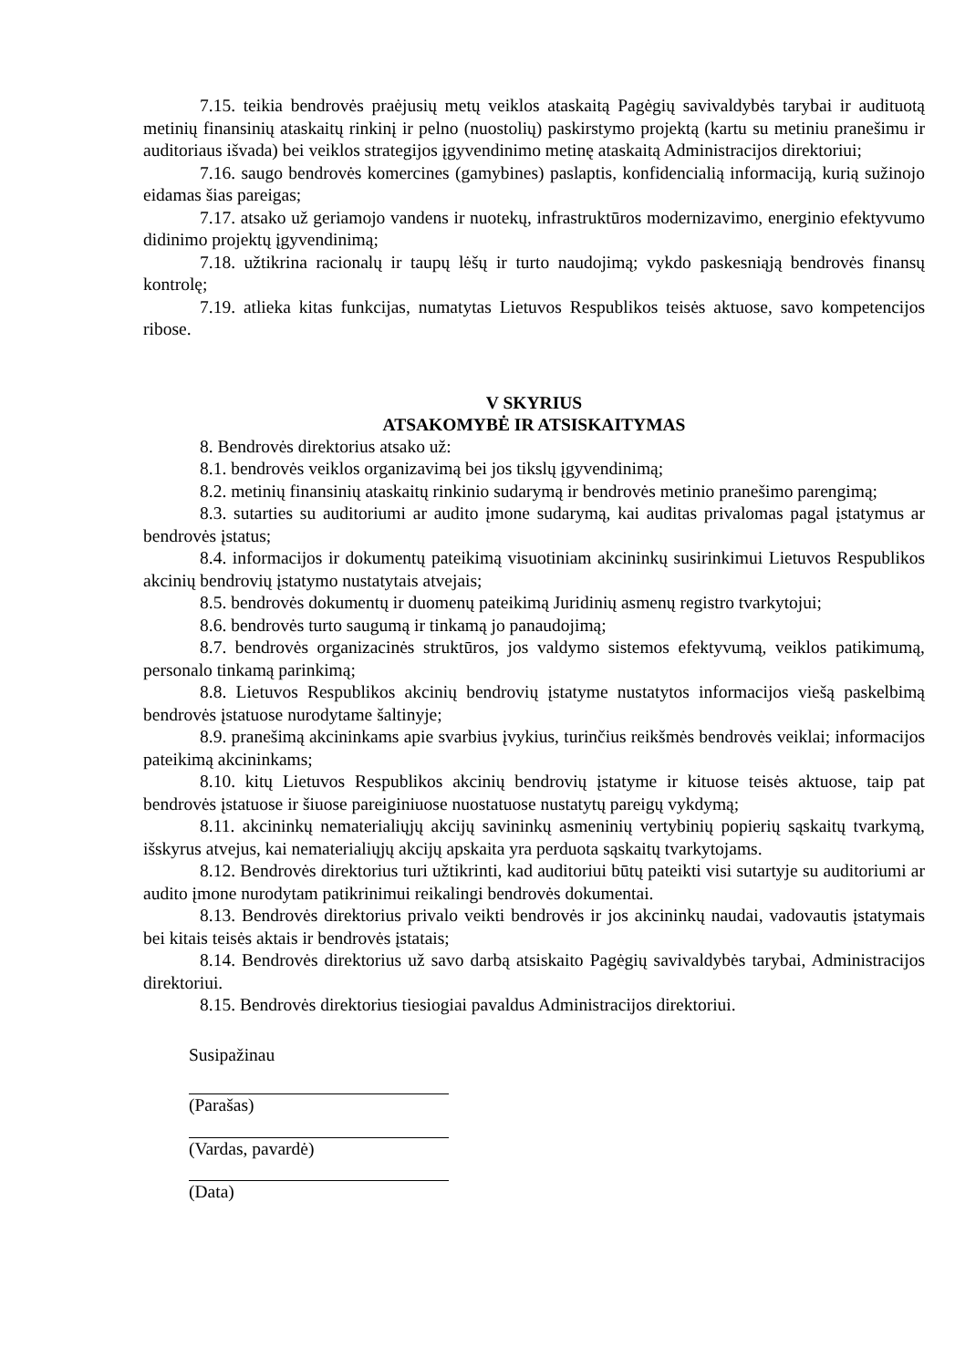7.15. teikia bendrovės praėjusių metų veiklos ataskaitą Pagėgių savivaldybės tarybai ir audituotą metinių finansinių ataskaitų rinkinį ir pelno (nuostolių) paskirstymo projektą (kartu su metiniu pranešimu ir auditoriaus išvada) bei veiklos strategijos įgyvendinimo metinę ataskaitą Administracijos direktoriui;
7.16. saugo bendrovės komercines (gamybines) paslaptis, konfidencialią informaciją, kurią sužinojo eidamas šias pareigas;
7.17. atsako už geriamojo vandens ir nuotekų, infrastruktūros modernizavimo, energinio efektyvumo didinimo projektų įgyvendinimą;
7.18. užtikrina racionalų ir taupų lėšų ir turto naudojimą; vykdo paskesniąją bendrovės finansų kontrolę;
7.19. atlieka kitas funkcijas, numatytas Lietuvos Respublikos teisės aktuose, savo kompetencijos ribose.
V SKYRIUS
ATSAKOMYBĖ IR ATSISKAITYMAS
8. Bendrovės direktorius atsako už:
8.1. bendrovės veiklos organizavimą bei jos tikslų įgyvendinimą;
8.2. metinių finansinių ataskaitų rinkinio sudarymą ir bendrovės metinio pranešimo parengimą;
8.3. sutarties su auditoriumi ar audito įmone sudarymą, kai auditas privalomas pagal įstatymus ar bendrovės įstatus;
8.4. informacijos ir dokumentų pateikimą visuotiniam akcininkų susirinkimui Lietuvos Respublikos akcinių bendrovių įstatymo nustatytais atvejais;
8.5. bendrovės dokumentų ir duomenų pateikimą Juridinių asmenų registro tvarkytojui;
8.6. bendrovės turto saugumą ir tinkamą jo panaudojimą;
8.7. bendrovės organizacinės struktūros, jos valdymo sistemos efektyvumą, veiklos patikimumą, personalo tinkamą parinkimą;
8.8. Lietuvos Respublikos akcinių bendrovių įstatyme nustatytos informacijos viešą paskelbimą bendrovės įstatuose nurodytame šaltinyje;
8.9. pranešimą akcininkams apie svarbius įvykius, turinčius reikšmės bendrovės veiklai; informacijos pateikimą akcininkams;
8.10. kitų Lietuvos Respublikos akcinių bendrovių įstatyme ir kituose teisės aktuose, taip pat bendrovės įstatuose ir šiuose pareiginiuose nuostatuose nustatytų pareigų vykdymą;
8.11. akcininkų nematerialiųjų akcijų savininkų asmeninių vertybinių popierių sąskaitų tvarkymą, išskyrus atvejus, kai nematerialiųjų akcijų apskaita yra perduota sąskaitų tvarkytojams.
8.12. Bendrovės direktorius turi užtikrinti, kad auditoriui būtų pateikti visi sutartyje su auditoriumi ar audito įmone nurodytam patikrinimui reikalingi bendrovės dokumentai.
8.13. Bendrovės direktorius privalo veikti bendrovės ir jos akcininkų naudai, vadovautis įstatymais bei kitais teisės aktais ir bendrovės įstatais;
8.14. Bendrovės direktorius už savo darbą atsiskaito Pagėgių savivaldybės tarybai, Administracijos direktoriui.
8.15. Bendrovės direktorius tiesiogiai pavaldus Administracijos direktoriui.
Susipažinau
(Parašas)
(Vardas, pavardė)
(Data)